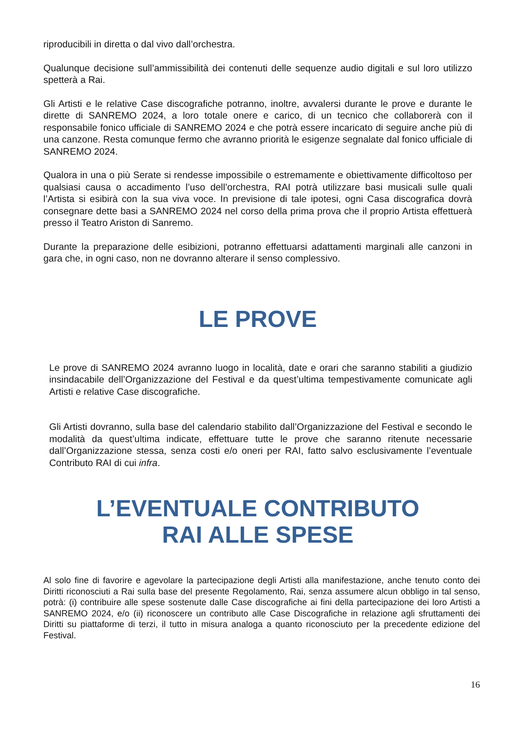riproducibili in diretta o dal vivo dall’orchestra.
Qualunque decisione sull’ammissibilità dei contenuti delle sequenze audio digitali e sul loro utilizzo spetterà a Rai.
Gli Artisti e le relative Case discografiche potranno, inoltre, avvalersi durante le prove e durante le dirette di SANREMO 2024, a loro totale onere e carico, di un tecnico che collaborerà con il responsabile fonico ufficiale di SANREMO 2024 e che potrà essere incaricato di seguire anche più di una canzone. Resta comunque fermo che avranno priorità le esigenze segnalate dal fonico ufficiale di SANREMO 2024.
Qualora in una o più Serate si rendesse impossibile o estremamente e obiettivamente difficoltoso per qualsiasi causa o accadimento l’uso dell’orchestra, RAI potrà utilizzare basi musicali sulle quali l’Artista si esibirà con la sua viva voce. In previsione di tale ipotesi, ogni Casa discografica dovrà consegnare dette basi a SANREMO 2024 nel corso della prima prova che il proprio Artista effettuerà presso il Teatro Ariston di Sanremo.
Durante la preparazione delle esibizioni, potranno effettuarsi adattamenti marginali alle canzoni in gara che, in ogni caso, non ne dovranno alterare il senso complessivo.
LE PROVE
Le prove di SANREMO 2024 avranno luogo in località, date e orari che saranno stabiliti a giudizio insindacabile dell’Organizzazione del Festival e da quest’ultima tempestivamente comunicate agli Artisti e relative Case discografiche.
Gli Artisti dovranno, sulla base del calendario stabilito dall’Organizzazione del Festival e secondo le modalità da quest’ultima indicate, effettuare tutte le prove che saranno ritenute necessarie dall’Organizzazione stessa, senza costi e/o oneri per RAI, fatto salvo esclusivamente l’eventuale Contributo RAI di cui infra.
L’EVENTUALE CONTRIBUTO
RAI ALLE SPESE
Al solo fine di favorire e agevolare la partecipazione degli Artisti alla manifestazione, anche tenuto conto dei Diritti riconosciuti a Rai sulla base del presente Regolamento, Rai, senza assumere alcun obbligo in tal senso, potrà: (i) contribuire alle spese sostenute dalle Case discografiche ai fini della partecipazione dei loro Artisti a SANREMO 2024, e/o (ii) riconoscere un contributo alle Case Discografiche in relazione agli sfruttamenti dei Diritti su piattaforme di terzi, il tutto in misura analoga a quanto riconosciuto per la precedente edizione del Festival.
16